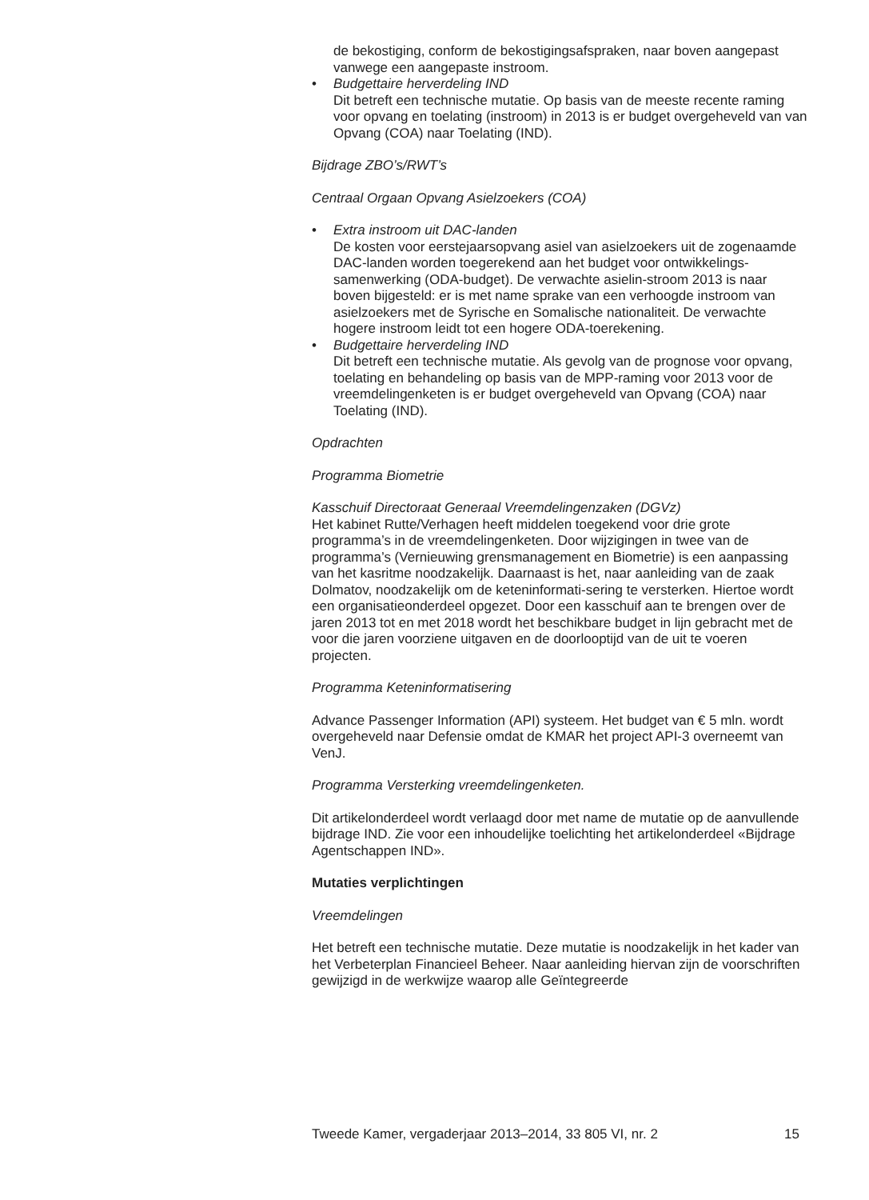de bekostiging, conform de bekostigingsafspraken, naar boven aangepast vanwege een aangepaste instroom.
• Budgettaire herverdeling IND
Dit betreft een technische mutatie. Op basis van de meeste recente raming voor opvang en toelating (instroom) in 2013 is er budget overgeheveld van van Opvang (COA) naar Toelating (IND).
Bijdrage ZBO’s/RWT’s
Centraal Orgaan Opvang Asielzoekers (COA)
• Extra instroom uit DAC-landen
De kosten voor eerstejaarsopvang asiel van asielzoekers uit de zogenaamde DAC-landen worden toegerekend aan het budget voor ontwikkelings-samenwerking (ODA-budget). De verwachte asielin-stroom 2013 is naar boven bijgesteld: er is met name sprake van een verhoogde instroom van asielzoekers met de Syrische en Somalische nationaliteit. De verwachte hogere instroom leidt tot een hogere ODA-toerekening.
• Budgettaire herverdeling IND
Dit betreft een technische mutatie. Als gevolg van de prognose voor opvang, toelating en behandeling op basis van de MPP-raming voor 2013 voor de vreemdelingenketen is er budget overgeheveld van Opvang (COA) naar Toelating (IND).
Opdrachten
Programma Biometrie
Kasschuif Directoraat Generaal Vreemdelingenzaken (DGVz)
Het kabinet Rutte/Verhagen heeft middelen toegekend voor drie grote programma’s in de vreemdelingenketen. Door wijzigingen in twee van de programma’s (Vernieuwing grensmanagement en Biometrie) is een aanpassing van het kasritme noodzakelijk. Daarnaast is het, naar aanleiding van de zaak Dolmatov, noodzakelijk om de keteninformati-sering te versterken. Hiertoe wordt een organisatieonderdeel opgezet. Door een kasschuif aan te brengen over de jaren 2013 tot en met 2018 wordt het beschikbare budget in lijn gebracht met de voor die jaren voorziene uitgaven en de doorlooptijd van de uit te voeren projecten.
Programma Keteninformatisering
Advance Passenger Information (API) systeem. Het budget van € 5 mln. wordt overgeheveld naar Defensie omdat de KMAR het project API-3 overneemt van VenJ.
Programma Versterking vreemdelingenketen.
Dit artikelonderdeel wordt verlaagd door met name de mutatie op de aanvullende bijdrage IND. Zie voor een inhoudelijke toelichting het artikelonderdeel «Bijdrage Agentschappen IND».
Mutaties verplichtingen
Vreemdelingen
Het betreft een technische mutatie. Deze mutatie is noodzakelijk in het kader van het Verbeterplan Financieel Beheer. Naar aanleiding hiervan zijn de voorschriften gewijzigd in de werkwijze waarop alle Geïntegreerde
Tweede Kamer, vergaderjaar 2013–2014, 33 805 VI, nr. 2 15